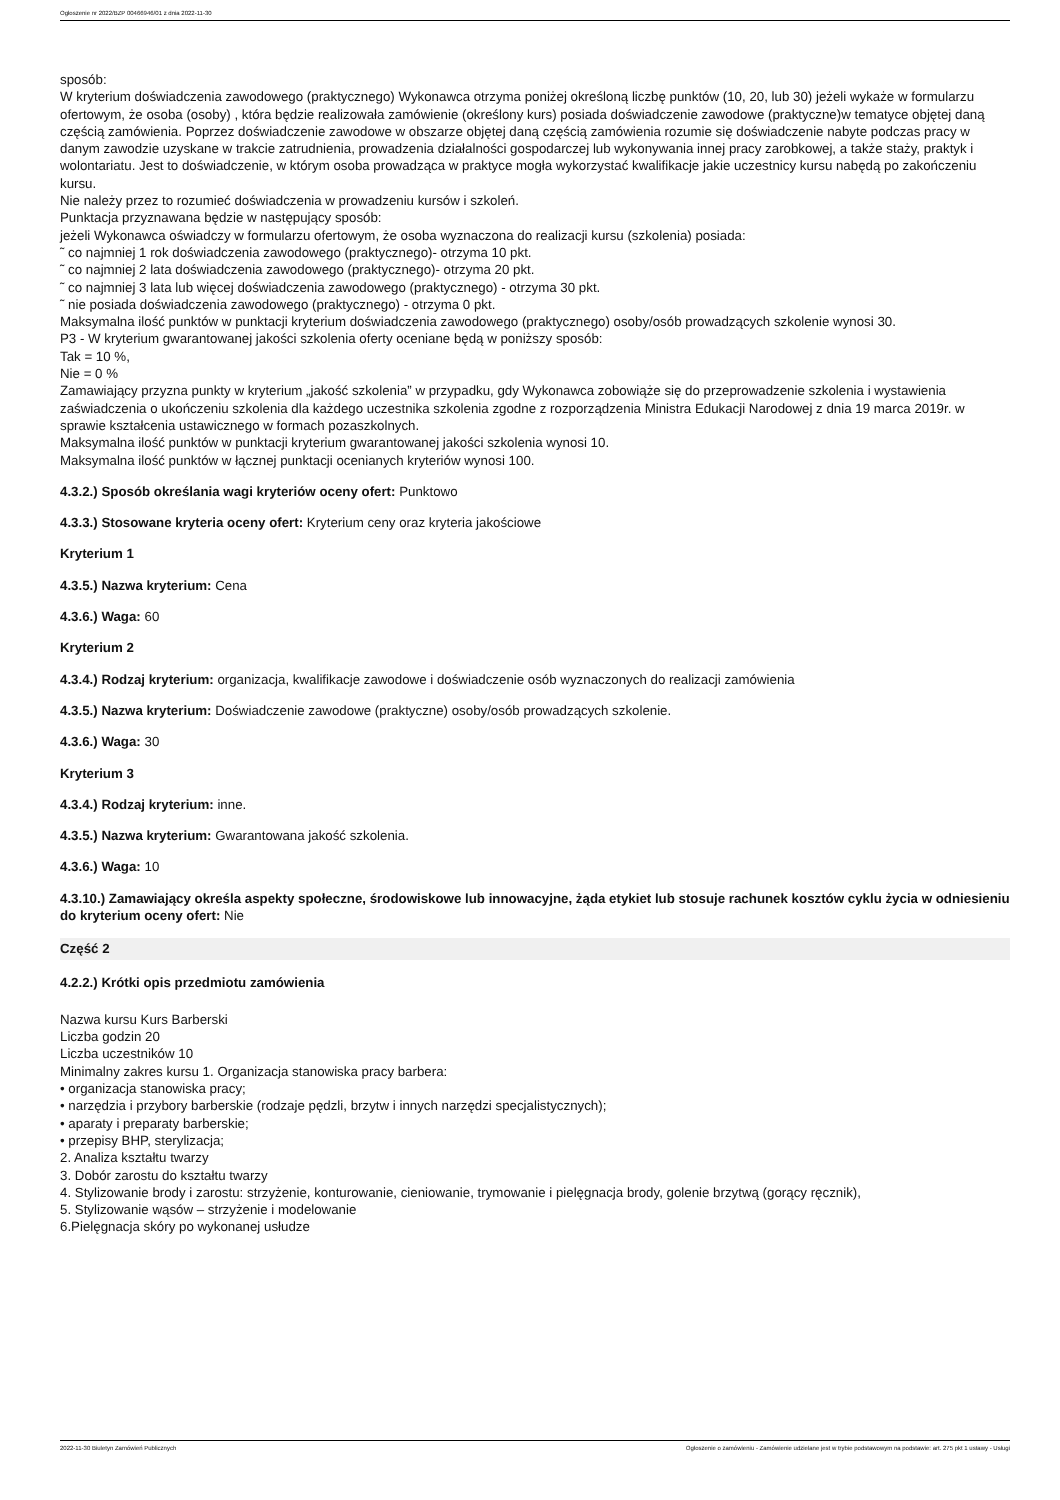Ogłoszenie nr 2022/BZP 00466946/01 z dnia 2022-11-30
sposób:
W kryterium doświadczenia zawodowego (praktycznego) Wykonawca otrzyma poniżej określoną liczbę punktów (10, 20, lub 30) jeżeli wykaże w formularzu ofertowym, że osoba (osoby) , która będzie realizowała zamówienie (określony kurs) posiada doświadczenie zawodowe (praktyczne)w tematyce objętej daną częścią zamówienia. Poprzez doświadczenie zawodowe w obszarze objętej daną częścią zamówienia rozumie się doświadczenie nabyte podczas pracy w danym zawodzie uzyskane w trakcie zatrudnienia, prowadzenia działalności gospodarczej lub wykonywania innej pracy zarobkowej, a także staży, praktyk i wolontariatu. Jest to doświadczenie, w którym osoba prowadząca w praktyce mogła wykorzystać kwalifikacje jakie uczestnicy kursu nabędą po zakończeniu kursu.
Nie należy przez to rozumieć doświadczenia w prowadzeniu kursów i szkoleń.
Punktacja przyznawana będzie w następujący sposób:
jeżeli Wykonawca oświadczy w formularzu ofertowym, że osoba wyznaczona do realizacji kursu (szkolenia) posiada:
˜ co najmniej 1 rok doświadczenia zawodowego (praktycznego)- otrzyma 10 pkt.
˜ co najmniej 2 lata doświadczenia zawodowego (praktycznego)- otrzyma 20 pkt.
˜ co najmniej 3 lata lub więcej doświadczenia zawodowego (praktycznego) - otrzyma 30 pkt.
˜ nie posiada doświadczenia zawodowego (praktycznego) - otrzyma 0 pkt.
Maksymalna ilość punktów w punktacji kryterium doświadczenia zawodowego (praktycznego) osoby/osób prowadzących szkolenie wynosi 30.
P3 - W kryterium gwarantowanej jakości szkolenia oferty oceniane będą w poniższy sposób:
Tak = 10 %,
Nie = 0 %
Zamawiający przyzna punkty w kryterium „jakość szkolenia” w przypadku, gdy Wykonawca zobowiąże się do przeprowadzenie szkolenia i wystawienia zaświadczenia o ukończeniu szkolenia dla każdego uczestnika szkolenia zgodne z rozporządzenia Ministra Edukacji Narodowej z dnia 19 marca 2019r. w sprawie kształcenia ustawicznego w formach pozaszkolnych.
Maksymalna ilość punktów w punktacji kryterium gwarantowanej jakości szkolenia wynosi 10.
Maksymalna ilość punktów w łącznej punktacji ocenianych kryteriów wynosi 100.
4.3.2.) Sposób określania wagi kryteriów oceny ofert: Punktowo
4.3.3.) Stosowane kryteria oceny ofert: Kryterium ceny oraz kryteria jakościowe
Kryterium 1
4.3.5.) Nazwa kryterium: Cena
4.3.6.) Waga: 60
Kryterium 2
4.3.4.) Rodzaj kryterium: organizacja, kwalifikacje zawodowe i doświadczenie osób wyznaczonych do realizacji zamówienia
4.3.5.) Nazwa kryterium: Doświadczenie zawodowe (praktyczne) osoby/osób prowadzących szkolenie.
4.3.6.) Waga: 30
Kryterium 3
4.3.4.) Rodzaj kryterium: inne.
4.3.5.) Nazwa kryterium: Gwarantowana jakość szkolenia.
4.3.6.) Waga: 10
4.3.10.) Zamawiający określa aspekty społeczne, środowiskowe lub innowacyjne, żąda etykiet lub stosuje rachunek kosztów cyklu życia w odniesieniu do kryterium oceny ofert: Nie
Część 2
4.2.2.) Krótki opis przedmiotu zamówienia
Nazwa kursu Kurs Barberski
Liczba godzin 20
Liczba uczestników 10
Minimalny zakres kursu 1. Organizacja stanowiska pracy barbera:
• organizacja stanowiska pracy;
• narzędzia i przybory barberskie (rodzaje pędzli, brzytw i innych narzędzi specjalistycznych);
• aparaty i preparaty barberskie;
• przepisy BHP, sterylizacja;
2. Analiza kształtu twarzy
3. Dobór zarostu do kształtu twarzy
4. Stylizowanie brody i zarostu: strzyżenie, konturowanie, cieniowanie, trymowanie i pielęgnacja brody, golenie brzytwą (gorący ręcznik),
5. Stylizowanie wąsów – strzyżenie i modelowanie
6.Pielęgnacja skóry po wykonanej usłudze
2022-11-30 Biuletyn Zamówień Publicznych Ogłoszenie o zamówieniu - Zamówienie udzielane jest w trybie podstawowym na podstawie: art. 275 pkt 1 ustawy - Usługi